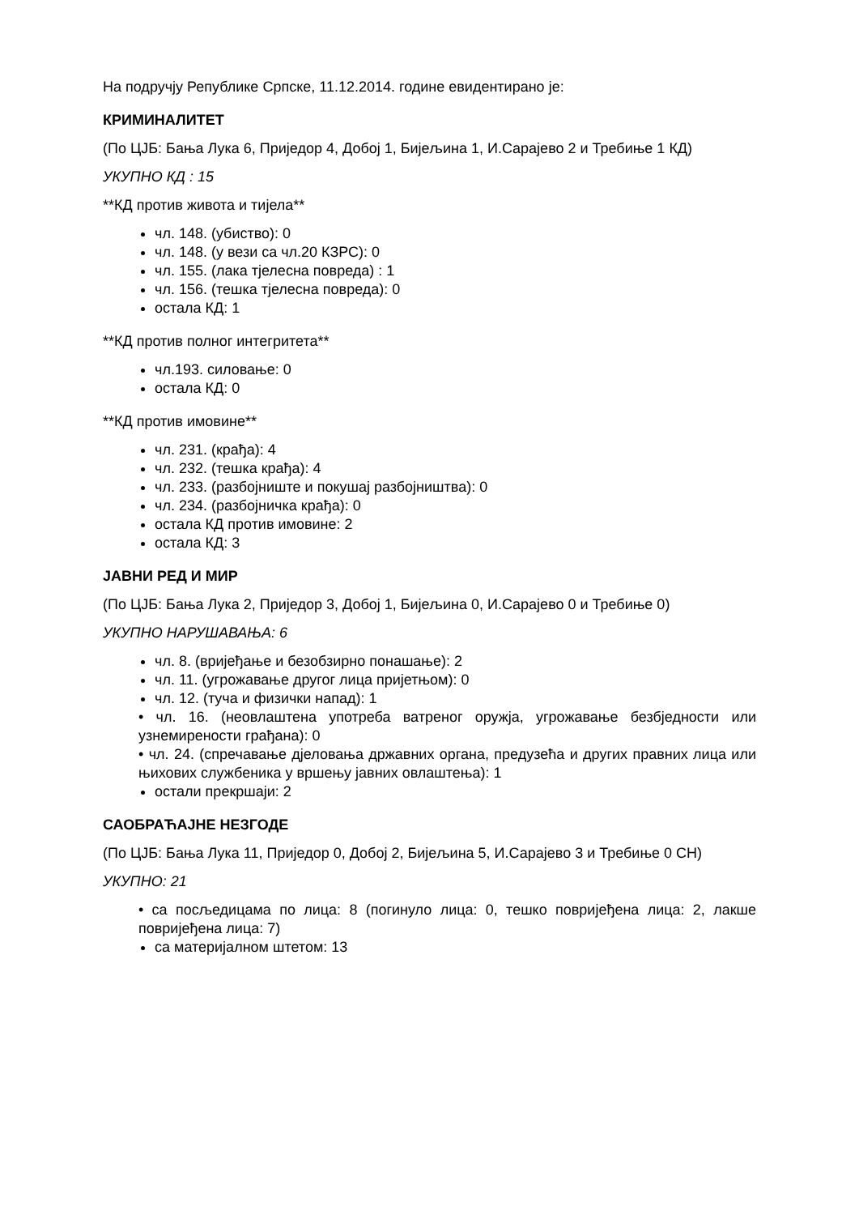На подручју Републике Српске, 11.12.2014. године евидентирано је:
КРИМИНАЛИТЕТ
(По ЦЈБ: Бања Лука 6, Приједор 4, Добој 1, Бијељина 1, И.Сарајево 2 и Требиње 1 КД)
УКУПНО КД : 15
**КД против живота и тијела**
чл. 148. (убиство): 0
чл. 148. (у вези са чл.20 КЗРС): 0
чл. 155. (лака тјелесна повреда) : 1
чл. 156. (тешка тјелесна повреда): 0
остала КД: 1
**КД против полног интегритета**
чл.193. силовање: 0
остала КД: 0
**КД против имовине**
чл. 231. (крађа): 4
чл. 232. (тешка крађа): 4
чл. 233. (разбојниште и покушај разбојништва): 0
чл. 234. (разбојничка крађа): 0
остала КД против имовине: 2
остала КД: 3
ЈАВНИ РЕД И МИР
(По ЦЈБ: Бања Лука 2, Приједор 3, Добој 1, Бијељина 0, И.Сарајево 0 и Требиње 0)
УКУПНО НАРУШАВАЊА: 6
чл. 8. (вријеђање и безобзирно понашање): 2
чл. 11. (угрожавање другог лица пријетњом): 0
чл. 12. (туча и физички напад): 1
• чл. 16. (неовлаштена употреба ватреног оружја, угрожавање безбједности или узнемирености грађана): 0
• чл. 24. (спречавање дјеловања државних органа, предузећа и других правних лица или њихових службеника у вршењу јавних овлаштења): 1
остали прекршаји: 2
САОБРАЋАЈНЕ НЕЗГОДЕ
(По ЦЈБ: Бања Лука 11, Приједор 0, Добој 2, Бијељина 5, И.Сарајево 3 и Требиње 0 СН)
УКУПНО: 21
• са посљедицама по лица: 8 (погинуло лица: 0, тешко повријеђена лица: 2, лакше повријеђена лица: 7)
са материјалном штетом: 13